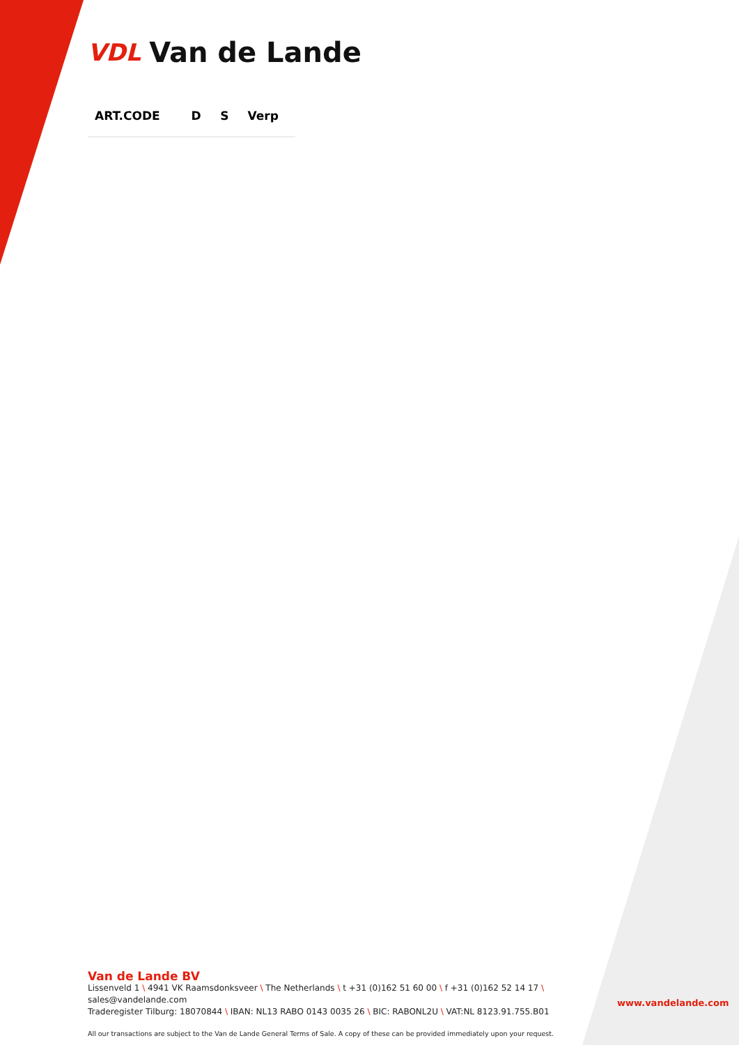VDL Van de Lande
| ART.CODE | D | S | Verp |
| --- | --- | --- | --- |
Van de Lande BV
Lissenveld 1 \ 4941 VK Raamsdonksveer \ The Netherlands \ t +31 (0)162 51 60 00 \ f +31 (0)162 52 14 17 \ sales@vandelande.com
Traderegister Tilburg: 18070844 \ IBAN: NL13 RABO 0143 0035 26 \ BIC: RABONL2U \ VAT:NL 8123.91.755.B01
All our transactions are subject to the Van de Lande General Terms of Sale. A copy of these can be provided immediately upon your request.
www.vandelande.com